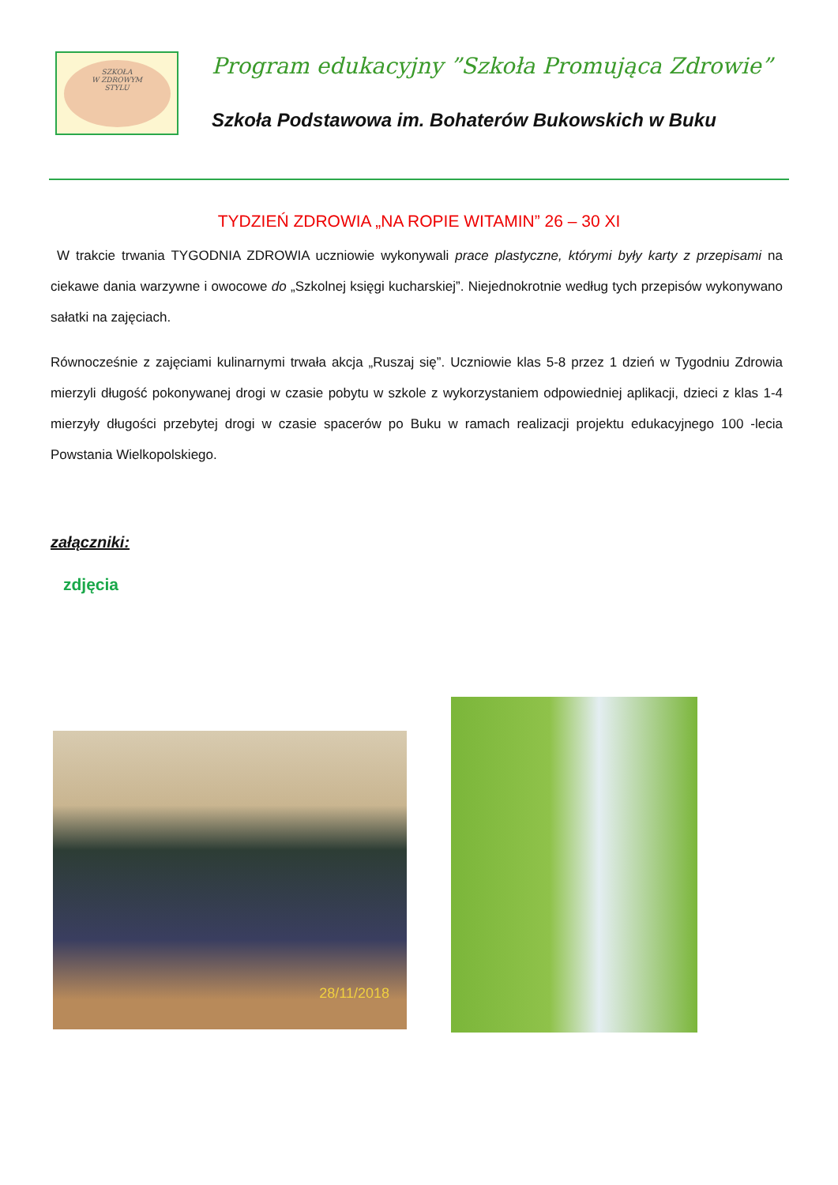SZKOŁA
W ZDROWYM
STYLU
Program edukacyjny ”Szkoła Promująca Zdrowie”
Szkoła Podstawowa im. Bohaterów Bukowskich w Buku
TYDZIEŃ ZDROWIA „NA ROPIE WITAMIN” 26 – 30 XI
W trakcie trwania TYGODNIA ZDROWIA uczniowie wykonywali prace plastyczne, którymi były karty z przepisami na ciekawe dania warzywne i owocowe do „Szkolnej księgi kucharskiej”. Niejednokrotnie według tych przepisów wykonywano sałatki na zajęciach.
Równocześnie z zajęciami kulinarnymi trwała akcja „Ruszaj się”. Uczniowie klas 5-8 przez 1 dzień w Tygodniu Zdrowia mierzyli długość pokonywanej drogi w czasie pobytu w szkole z wykorzystaniem odpowiedniej aplikacji, dzieci z klas 1-4 mierzyły długości przebytej drogi w czasie spacerów po Buku w ramach realizacji projektu edukacyjnego 100 -lecia Powstania Wielkopolskiego.
załączniki:
zdjęcia
28/11/2018